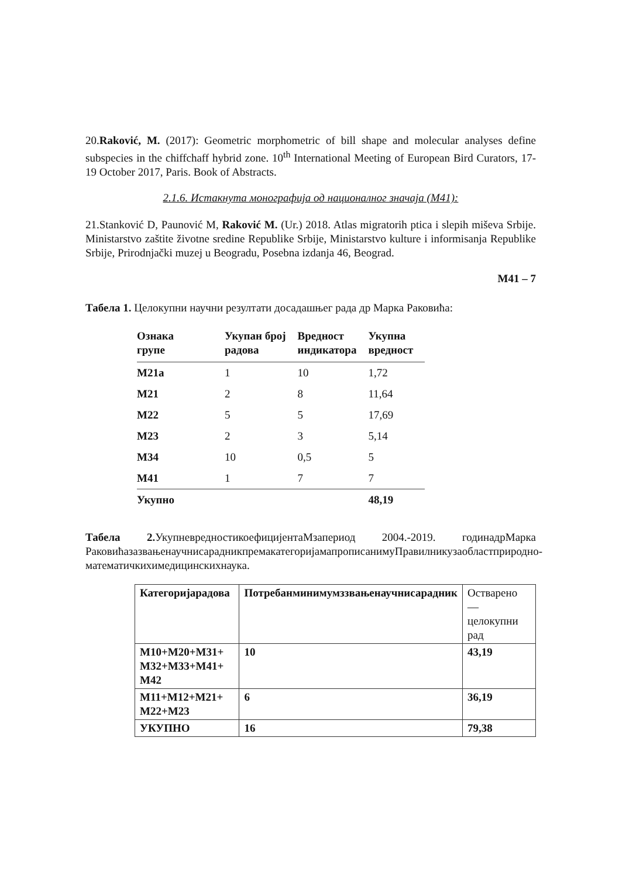20.Raković, M. (2017): Geometric morphometric of bill shape and molecular analyses define subspecies in the chiffchaff hybrid zone. 10<sup>th</sup> International Meeting of European Bird Curators, 17-19 October 2017, Paris. Book of Abstracts.
2.1.6. Истакнута монографија од националног значаја (М41):
21.Stanković D, Paunović M, Raković M. (Ur.) 2018. Atlas migratorih ptica i slepih miševa Srbije. Ministarstvo zaštite životne sredine Republike Srbije, Ministarstvo kulture i informisanja Republike Srbije, Prirodnjački muzej u Beogradu, Posebna izdanja 46, Beograd.
M41 – 7
Табела 1. Целокупни научни резултати досадашњег рада др Марка Раковића:
| Ознака групе | Укупан број радова | Вредност индикатора | Укупна вредност |
| --- | --- | --- | --- |
| M21a | 1 | 10 | 1,72 |
| M21 | 2 | 8 | 11,64 |
| M22 | 5 | 5 | 17,69 |
| M23 | 2 | 3 | 5,14 |
| M34 | 10 | 0,5 | 5 |
| M41 | 1 | 7 | 7 |
| Укупно | | | 48,19 |
Табела 2. УкупневредностикоефицијентаМзапериод 2004.-2019. годинадрМарка РаковићазазвањенаучнисарадникпремакатегоријамапрописанимуПравилникузаобластприродно-математичкихимедицинскихнаука.
| Категоријарадова | Потребанминимумззвањенаучнисарадник | Остварено — целокупни рад |
| M10+M20+M31+ M32+M33+M41+ M42 | 10 | 43,19 |
| M11+M12+M21+ M22+M23 | 6 | 36,19 |
| УКУПНО | 16 | 79,38 |